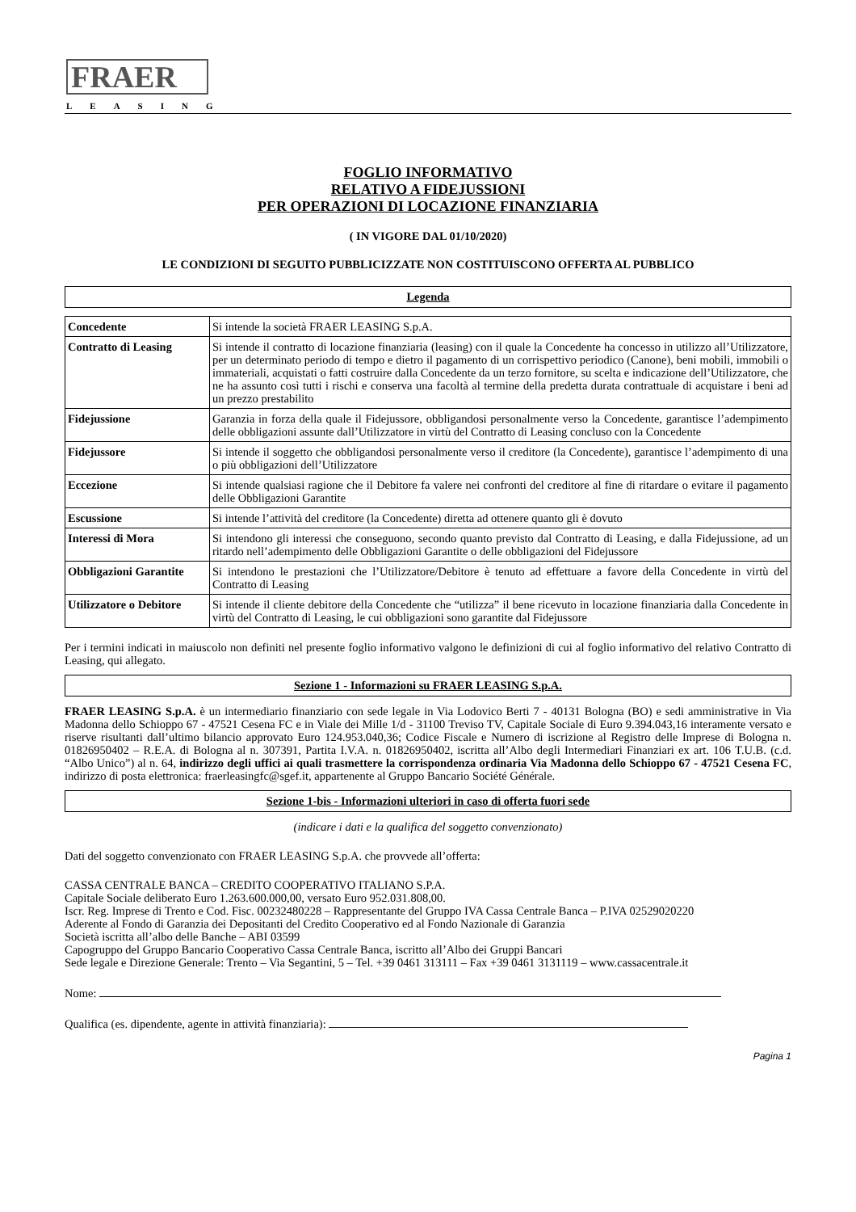FRAER
LEASING
FOGLIO INFORMATIVO
RELATIVO A FIDEJUSSIONI
PER OPERAZIONI DI LOCAZIONE FINANZIARIA
( IN VIGORE DAL 01/10/2020)
LE CONDIZIONI DI SEGUITO PUBBLICIZZATE NON COSTITUISCONO OFFERTA AL PUBBLICO
Legenda
| Concedente | Si intende la società FRAER LEASING S.p.A. |
| Contratto di Leasing | Si intende il contratto di locazione finanziaria (leasing) con il quale la Concedente ha concesso in utilizzo all’Utilizzatore, per un determinato periodo di tempo e dietro il pagamento di un corrispettivo periodico (Canone), beni mobili, immobili o immateriali, acquistati o fatti costruire dalla Concedente da un terzo fornitore, su scelta e indicazione dell’Utilizzatore, che ne ha assunto così tutti i rischi e conserva una facoltà al termine della predetta durata contrattuale di acquistare i beni ad un prezzo prestabilito |
| Fidejussione | Garanzia in forza della quale il Fidejussore, obbligandosi personalmente verso la Concedente, garantisce l’adempimento delle obbligazioni assunte dall’Utilizzatore in virtù del Contratto di Leasing concluso con la Concedente |
| Fidejussore | Si intende il soggetto che obbligandosi personalmente verso il creditore (la Concedente), garantisce l’adempimento di una o più obbligazioni dell’Utilizzatore |
| Eccezione | Si intende qualsiasi ragione che il Debitore fa valere nei confronti del creditore al fine di ritardare o evitare il pagamento delle Obbligazioni Garantite |
| Escussione | Si intende l’attività del creditore (la Concedente) diretta ad ottenere quanto gli è dovuto |
| Interessi di Mora | Si intendono gli interessi che conseguono, secondo quanto previsto dal Contratto di Leasing, e dalla Fidejussione, ad un ritardo nell’adempimento delle Obbligazioni Garantite o delle obbligazioni del Fidejussore |
| Obbligazioni Garantite | Si intendono le prestazioni che l’Utilizzatore/Debitore è tenuto ad effettuare a favore della Concedente in virtù del Contratto di Leasing |
| Utilizzatore o Debitore | Si intende il cliente debitore della Concedente che “utilizza” il bene ricevuto in locazione finanziaria dalla Concedente in virtù del Contratto di Leasing, le cui obbligazioni sono garantite dal Fidejussore |
Per i termini indicati in maiuscolo non definiti nel presente foglio informativo valgono le definizioni di cui al foglio informativo del relativo Contratto di Leasing, qui allegato.
Sezione 1 - Informazioni su FRAER LEASING S.p.A.
FRAER LEASING S.p.A. è un intermediario finanziario con sede legale in Via Lodovico Berti 7 - 40131 Bologna (BO) e sedi amministrative in Via Madonna dello Schioppo 67 - 47521 Cesena FC e in Viale dei Mille 1/d - 31100 Treviso TV, Capitale Sociale di Euro 9.394.043,16 interamente versato e riserve risultanti dall’ultimo bilancio approvato Euro 124.953.040,36; Codice Fiscale e Numero di iscrizione al Registro delle Imprese di Bologna n. 01826950402 – R.E.A. di Bologna al n. 307391, Partita I.V.A. n. 01826950402, iscritta all’Albo degli Intermediari Finanziari ex art. 106 T.U.B. (c.d. “Albo Unico”) al n. 64, indirizzo degli uffici ai quali trasmettere la corrispondenza ordinaria Via Madonna dello Schioppo 67 - 47521 Cesena FC, indirizzo di posta elettronica: fraerleasingfc@sgef.it, appartenente al Gruppo Bancario Société Générale.
Sezione 1-bis - Informazioni ulteriori in caso di offerta fuori sede
(indicare i dati e la qualifica del soggetto convenzionato)
Dati del soggetto convenzionato con FRAER LEASING S.p.A. che provvede all’offerta:
CASSA CENTRALE BANCA – CREDITO COOPERATIVO ITALIANO S.P.A.
Capitale Sociale deliberato Euro 1.263.600.000,00, versato Euro 952.031.808,00.
Iscr. Reg. Imprese di Trento e Cod. Fisc. 00232480228 – Rappresentante del Gruppo IVA Cassa Centrale Banca – P.IVA 02529020220
Aderente al Fondo di Garanzia dei Depositanti del Credito Cooperativo ed al Fondo Nazionale di Garanzia
Società iscritta all’albo delle Banche – ABI 03599
Capogruppo del Gruppo Bancario Cooperativo Cassa Centrale Banca, iscritto all’Albo dei Gruppi Bancari
Sede legale e Direzione Generale: Trento – Via Segantini, 5 – Tel. +39 0461 313111 – Fax +39 0461 3131119 – www.cassacentrale.it
Nome:
Qualifica (es. dipendente, agente in attività finanziaria):
Pagina 1